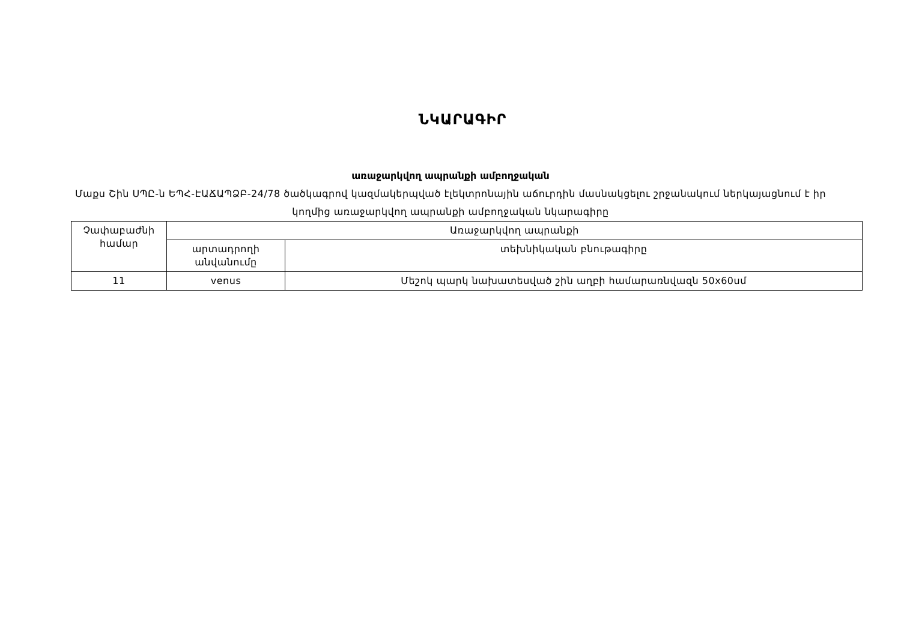ՆԿԱՐԱԳԻՐ
առաջարկվող ապրանքի ամբողջական
Մաքս Շին ՍՊԸ-ն ԵՊՀ-ԷԱՃԱՊՁԲ-24/78 ծածկագրով կազմակերպված էլեկտրոնային աճուրդին մասնակցելու շրջանակում ներկայացնում է իր կողմից առաջարկվող ապրանքի ամբողջական նկարագիրը
| Չափաբաժնի համար | Առաջարկվող ապրանքի | |
| --- | --- | --- |
| | արտադրողի անվանումը | տեխնիկական բնութագիրը |
| 11 | venus | Մեշոկ պարկ նախատեսված շին աղբի համարառնվազն 50x60սմ |